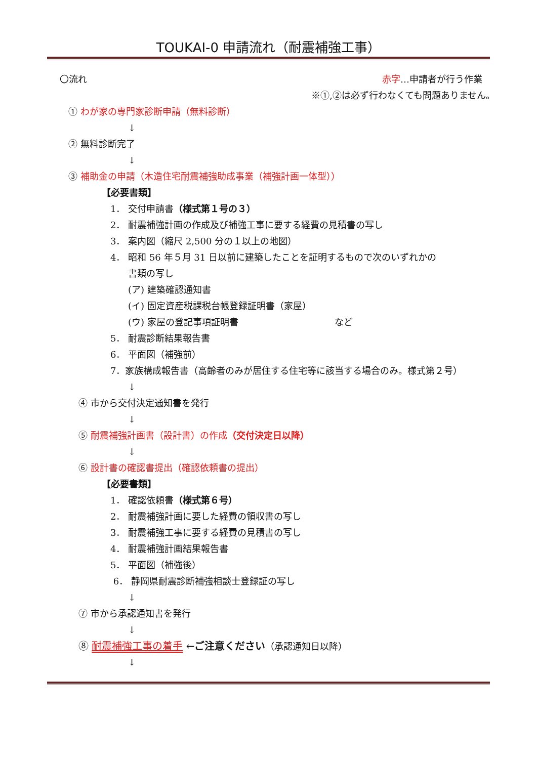TOUKAI-0 申請流れ（耐震補強工事）
〇流れ 赤字…申請者が行う作業
※①,②は必ず行わなくても問題ありません。
① わが家の専門家診断申請（無料診断）
↓
② 無料診断完了
↓
③ 補助金の申請（木造住宅耐震補強助成事業（補強計画一体型））
【必要書類】
1． 交付申請書（様式第１号の３）
2． 耐震補強計画の作成及び補強工事に要する経費の見積書の写し
3． 案内図（縮尺 2,500 分の１以上の地図）
4． 昭和 56 年５月 31 日以前に建築したことを証明するもので次のいずれかの
書類の写し
(ア) 建築確認通知書
(イ) 固定資産税課税台帳登録証明書（家屋）
(ウ) 家屋の登記事項証明書 など
5． 耐震診断結果報告書
6． 平面図（補強前）
7．家族構成報告書（高齢者のみが居住する住宅等に該当する場合のみ。様式第２号）
↓
④ 市から交付決定通知書を発行
↓
⑤ 耐震補強計画書（設計書）の作成（交付決定日以降）
↓
⑥ 設計書の確認書提出（確認依頼書の提出）
【必要書類】
1． 確認依頼書（様式第６号）
2． 耐震補強計画に要した経費の領収書の写し
3． 耐震補強工事に要する経費の見積書の写し
4． 耐震補強計画結果報告書
5． 平面図（補強後）
6． 静岡県耐震診断補強相談士登録証の写し
↓
⑦ 市から承認通知書を発行
↓
⑧ 耐震補強工事の着手 ←ご注意ください（承認通知日以降）
↓